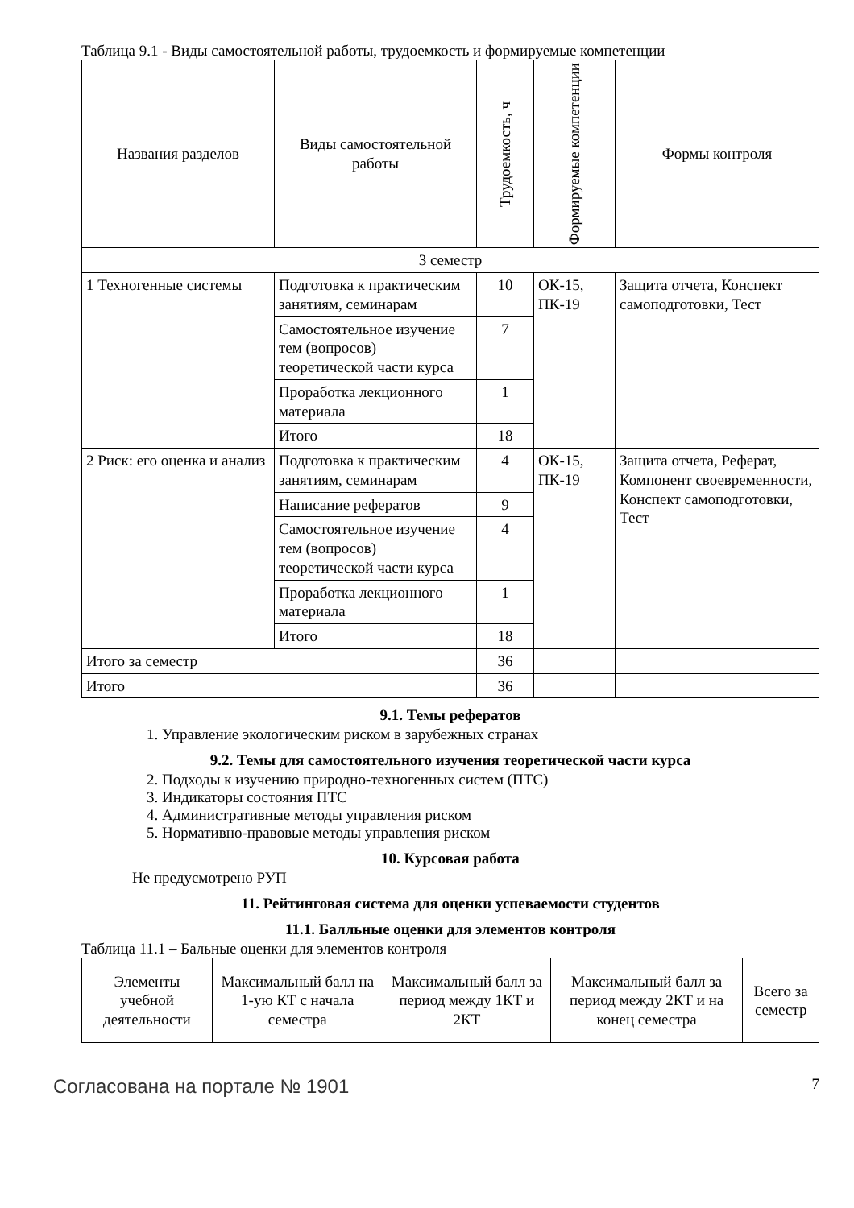Таблица 9.1 - Виды самостоятельной работы, трудоемкость и формируемые компетенции
| Названия разделов | Виды самостоятельной работы | Трудоемкость, ч | Формируемые компетенции | Формы контроля |
| --- | --- | --- | --- | --- |
| 3 семестр | | | | |
| 1 Техногенные системы | Подготовка к практическим занятиям, семинарам | 10 | ОК-15, ПК-19 | Защита отчета, Конспект самоподготовки, Тест |
| | Самостоятельное изучение тем (вопросов) теоретической части курса | 7 | | |
| | Проработка лекционного материала | 1 | | |
| | Итого | 18 | | |
| 2 Риск: его оценка и анализ | Подготовка к практическим занятиям, семинарам | 4 | ОК-15, ПК-19 | Защита отчета, Реферат, Компонент своевременности, Конспект самоподготовки, Тест |
| | Написание рефератов | 9 | | |
| | Самостоятельное изучение тем (вопросов) теоретической части курса | 4 | | |
| | Проработка лекционного материала | 1 | | |
| | Итого | 18 | | |
| Итого за семестр | | 36 | | |
| Итого | | 36 | | |
9.1. Темы рефератов
1. Управление экологическим риском в зарубежных странах
9.2. Темы для самостоятельного изучения теоретической части курса
2. Подходы к изучению природно-техногенных систем (ПТС)
3. Индикаторы состояния ПТС
4. Административные методы управления риском
5. Нормативно-правовые методы управления риском
10. Курсовая работа
Не предусмотрено РУП
11. Рейтинговая система для оценки успеваемости студентов
11.1. Балльные оценки для элементов контроля
Таблица 11.1 – Бальные оценки для элементов контроля
| Элементы учебной деятельности | Максимальный балл на 1-ую КТ с начала семестра | Максимальный балл за период между 1КТ и 2КТ | Максимальный балл за период между 2КТ и на конец семестра | Всего за семестр |
| --- | --- | --- | --- | --- |
Согласована на портале № 1901 7